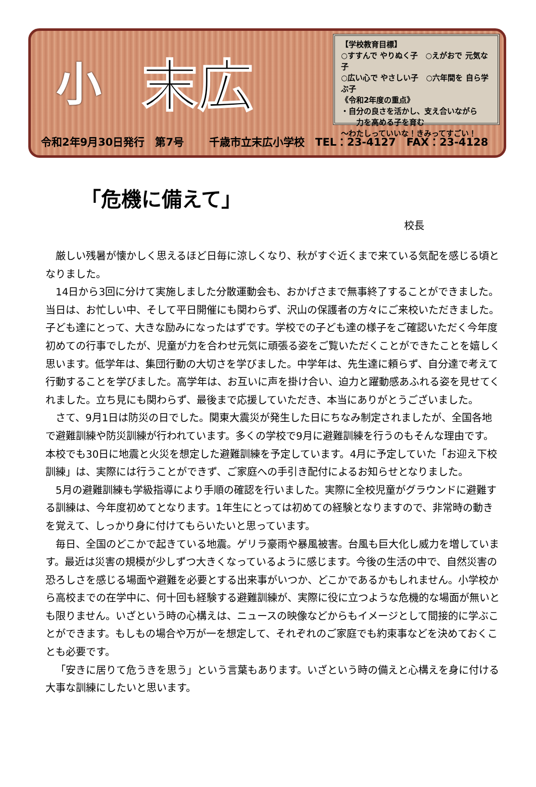小
末広
【学校教育目標】
○すすんで やりぬく子　○えがおで 元気な子
○広い心で やさしい子　○六年間を 自ら学ぶ子
《令和2年度の重点》
・自分の良さを活かし、支え合いながら
　　力を高める子を育む
～わたしっていいな！きみってすごい！
令和2年9月30日発行　第7号 千歳市立末広小学校　TEL：23-4127　FAX：23-4128
「危機に備えて」
校長
厳しい残暑が懐かしく思えるほど日毎に涼しくなり、秋がすぐ近くまで来ている気配を感じる頃となりました。
14日から3回に分けて実施しました分散運動会も、おかげさまで無事終了することができました。当日は、お忙しい中、そして平日開催にも関わらず、沢山の保護者の方々にご来校いただきました。子ども達にとって、大きな励みになったはずです。学校での子ども達の様子をご確認いただく今年度初めての行事でしたが、児童が力を合わせ元気に頑張る姿をご覧いただくことができたことを嬉しく思います。低学年は、集団行動の大切さを学びました。中学年は、先生達に頼らず、自分達で考えて行動することを学びました。高学年は、お互いに声を掛け合い、迫力と躍動感あふれる姿を見せてくれました。立ち見にも関わらず、最後まで応援していただき、本当にありがとうございました。
さて、9月1日は防災の日でした。関東大震災が発生した日にちなみ制定されましたが、全国各地で避難訓練や防災訓練が行われています。多くの学校で9月に避難訓練を行うのもそんな理由です。本校でも30日に地震と火災を想定した避難訓練を予定しています。4月に予定していた「お迎え下校訓練」は、実際には行うことができず、ご家庭への手引き配付によるお知らせとなりました。
5月の避難訓練も学級指導により手順の確認を行いました。実際に全校児童がグラウンドに避難する訓練は、今年度初めてとなります。1年生にとっては初めての経験となりますので、非常時の動きを覚えて、しっかり身に付けてもらいたいと思っています。
毎日、全国のどこかで起きている地震。ゲリラ豪雨や暴風被害。台風も巨大化し威力を増しています。最近は災害の規模が少しずつ大きくなっているように感じます。今後の生活の中で、自然災害の恐ろしさを感じる場面や避難を必要とする出来事がいつか、どこかであるかもしれません。小学校から高校までの在学中に、何十回も経験する避難訓練が、実際に役に立つような危機的な場面が無いとも限りません。いざという時の心構えは、ニュースの映像などからもイメージとして間接的に学ぶことができます。もしもの場合や万が一を想定して、それぞれのご家庭でも約束事などを決めておくことも必要です。
「安きに居りて危うきを思う」という言葉もあります。いざという時の備えと心構えを身に付ける大事な訓練にしたいと思います。